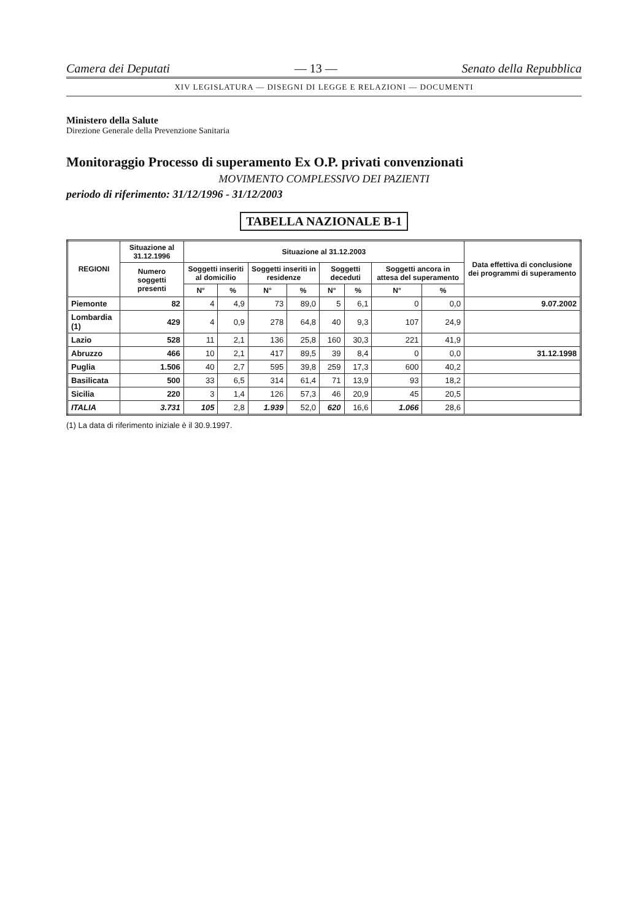Camera dei Deputati — 13 — Senato della Repubblica
XIV LEGISLATURA — DISEGNI DI LEGGE E RELAZIONI — DOCUMENTI
Ministero della Salute
Direzione Generale della Prevenzione Sanitaria
Monitoraggio Processo di superamento Ex O.P. privati convenzionati
MOVIMENTO COMPLESSIVO DEI PAZIENTI
periodo di riferimento: 31/12/1996 - 31/12/2003
TABELLA NAZIONALE B-1
| REGIONI | Situazione al 31.12.1996 | Situazione al 31.12.2003 | | | | | | | | Data effettiva di conclusione dei programmi di superamento |
| --- | --- | --- | --- | --- | --- | --- | --- | --- | --- | --- |
| | Numero soggetti presenti | Soggetti inseriti al domicilio | | Soggetti inseriti in residenze | | Soggetti deceduti | | Soggetti ancora in attesa del superamento | | |
| | | N° | % | N° | % | N° | % | N° | % | |
| Piemonte | 82 | 4 | 4,9 | 73 | 89,0 | 5 | 6,1 | 0 | 0,0 | 9.07.2002 |
| Lombardia (1) | 429 | 4 | 0,9 | 278 | 64,8 | 40 | 9,3 | 107 | 24,9 | |
| Lazio | 528 | 11 | 2,1 | 136 | 25,8 | 160 | 30,3 | 221 | 41,9 | |
| Abruzzo | 466 | 10 | 2,1 | 417 | 89,5 | 39 | 8,4 | 0 | 0,0 | 31.12.1998 |
| Puglia | 1.506 | 40 | 2,7 | 595 | 39,8 | 259 | 17,3 | 600 | 40,2 | |
| Basilicata | 500 | 33 | 6,5 | 314 | 61,4 | 71 | 13,9 | 93 | 18,2 | |
| Sicilia | 220 | 3 | 1,4 | 126 | 57,3 | 46 | 20,9 | 45 | 20,5 | |
| ITALIA | 3.731 | 105 | 2,8 | 1.939 | 52,0 | 620 | 16,6 | 1.066 | 28,6 | |
(1) La data di riferimento iniziale è il 30.9.1997.